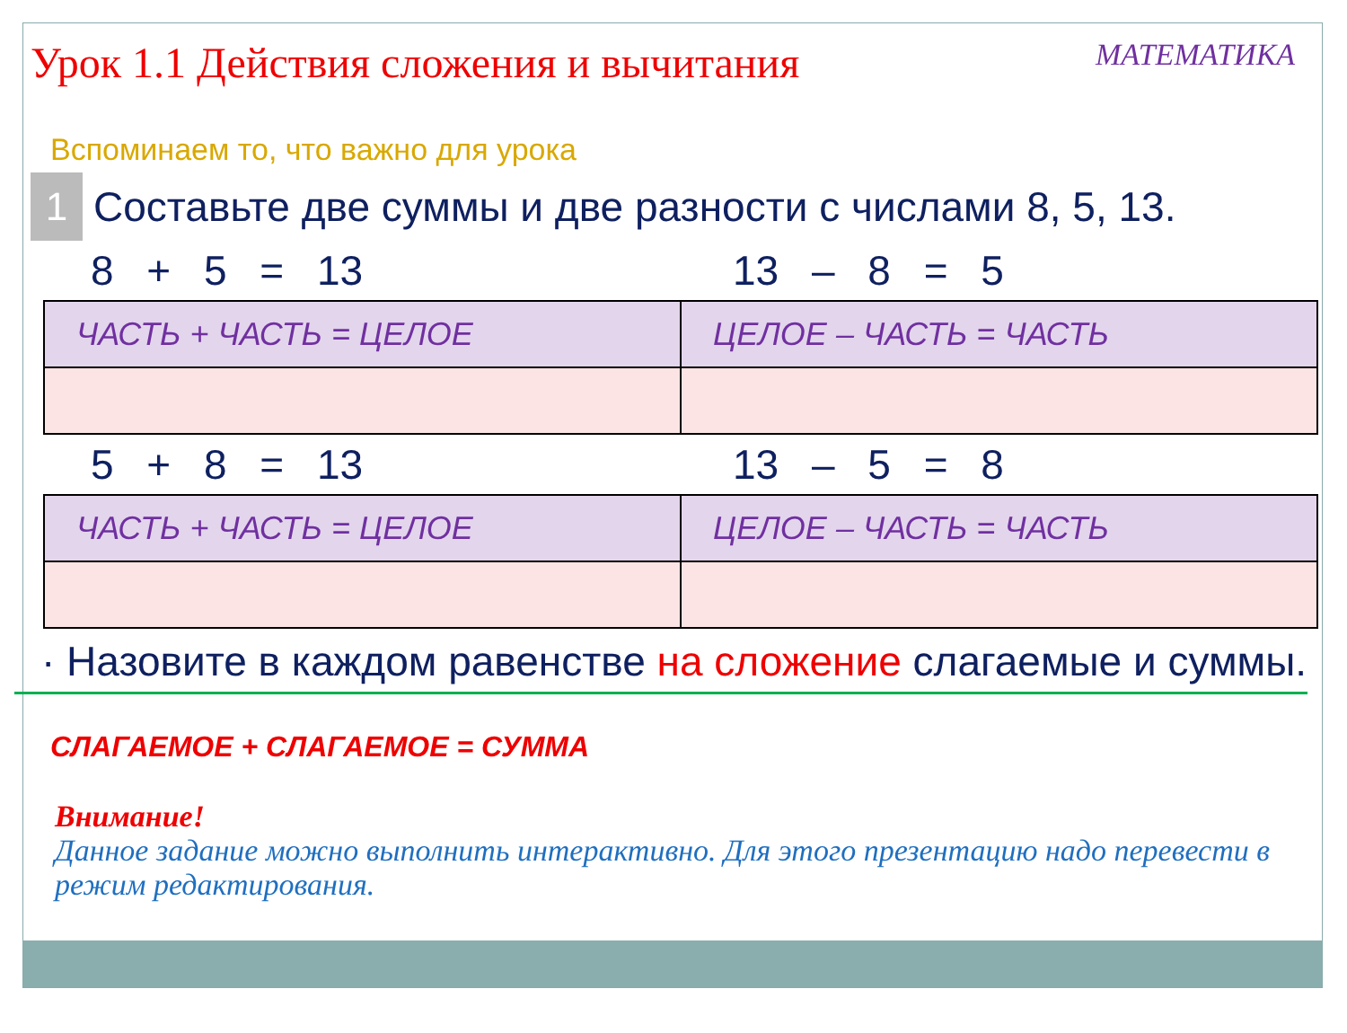Урок 1.1 Действия сложения и вычитания
МАТЕМАТИКА
Вспоминаем то, что важно для урока
1
Составьте две суммы и две разности с числами 8, 5, 13.
8 + 5 = 13 13 – 8 = 5
| ЧАСТЬ + ЧАСТЬ = ЦЕЛОЕ | ЦЕЛОЕ – ЧАСТЬ = ЧАСТЬ |
5 + 8 = 13 13 – 5 = 8
| ЧАСТЬ + ЧАСТЬ = ЦЕЛОЕ | ЦЕЛОЕ – ЧАСТЬ = ЧАСТЬ |
· Назовите в каждом равенстве на сложение слагаемые и суммы.
СЛАГАЕМОЕ + СЛАГАЕМОЕ = СУММА
Внимание!
Данное задание можно выполнить интерактивно. Для этого презентацию надо перевести в режим редактирования.